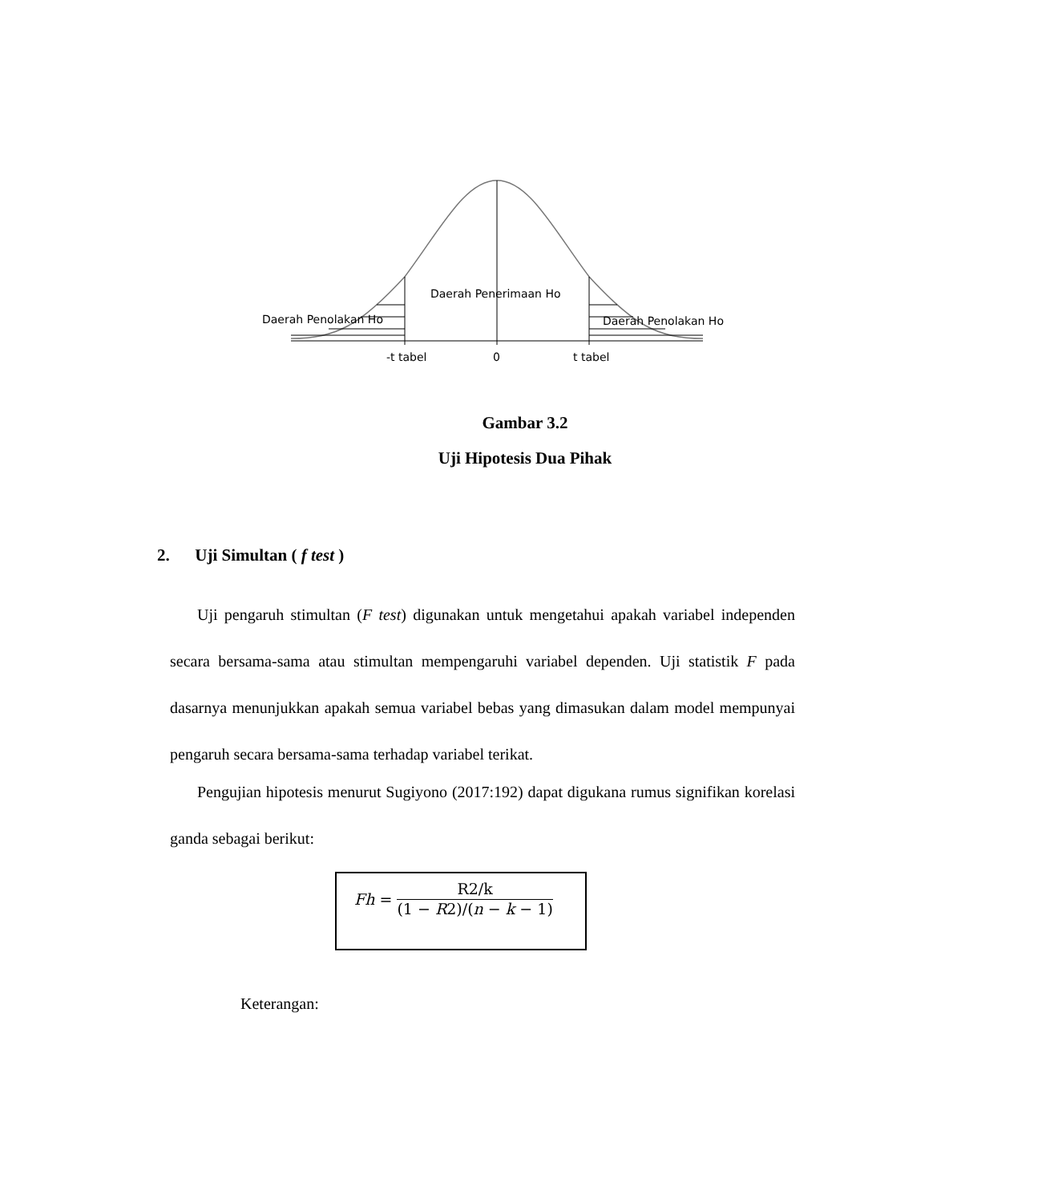Daerah Penerimaan Ho
Daerah Penolakan Ho Daerah Penolakan Ho
-t tabel 0 t tabel
Gambar 3.2
Uji Hipotesis Dua Pihak
2. Uji Simultan ( f test )
Uji pengaruh stimultan (F test) digunakan untuk mengetahui apakah variabel independen secara bersama-sama atau stimultan mempengaruhi variabel dependen. Uji statistik F pada dasarnya menunjukkan apakah semua variabel bebas yang dimasukan dalam model mempunyai pengaruh secara bersama-sama terhadap variabel terikat.
Pengujian hipotesis menurut Sugiyono (2017:192) dapat digukana rumus signifikan korelasi ganda sebagai berikut:
Fh = R2/k (1 − R2)/(n − k − 1)
Keterangan: